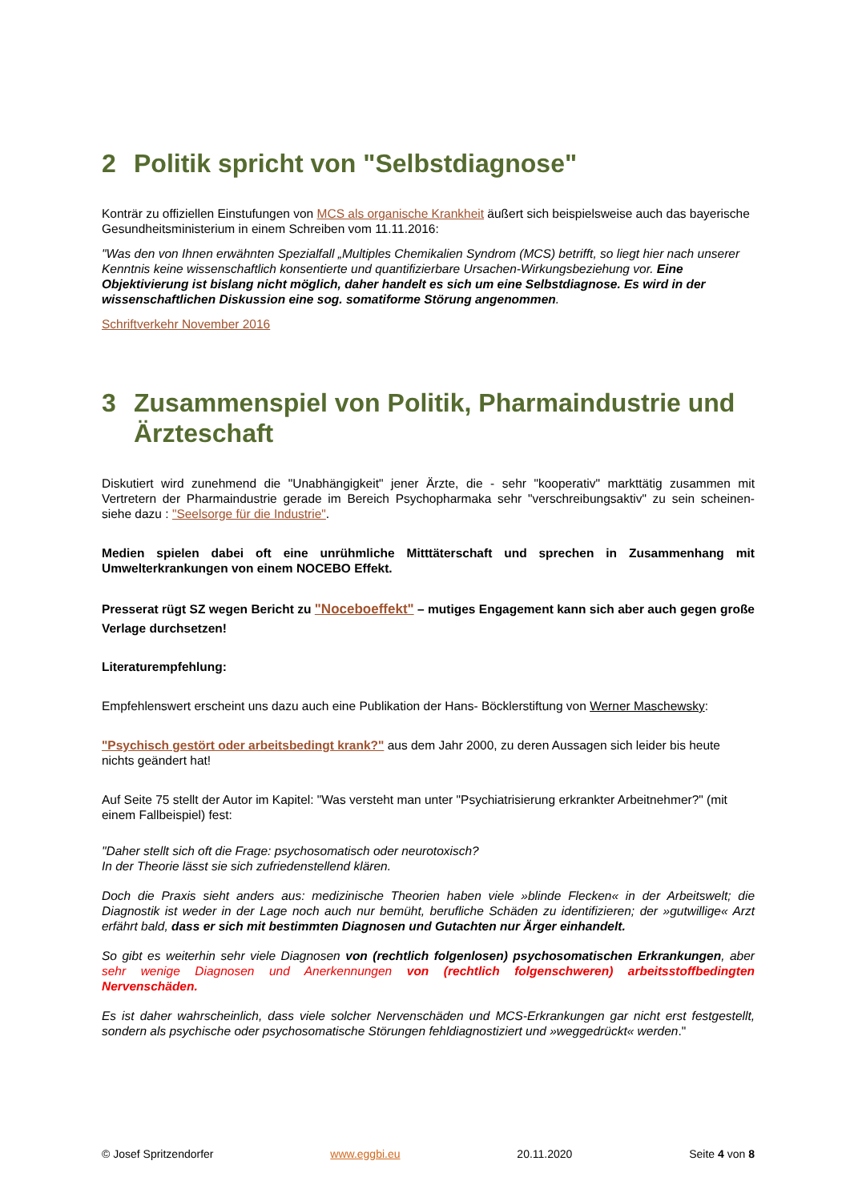2 Politik spricht von "Selbstdiagnose"
Konträr zu offiziellen Einstufungen von MCS als organische Krankheit äußert sich beispielsweise auch das bayerische Gesundheitsministerium in einem Schreiben vom 11.11.2016:
"Was den von Ihnen erwähnten Spezialfall „Multiples Chemikalien Syndrom (MCS) betrifft, so liegt hier nach unserer Kenntnis keine wissenschaftlich konsentierte und quantifizierbare Ursachen-Wirkungsbeziehung vor. Eine Objektivierung ist bislang nicht möglich, daher handelt es sich um eine Selbstdiagnose. Es wird in der wissenschaftlichen Diskussion eine sog. somatiforme Störung angenommen.
Schriftverkehr November 2016
3 Zusammenspiel von Politik, Pharmaindustrie und Ärzteschaft
Diskutiert wird zunehmend die "Unabhängigkeit" jener Ärzte, die - sehr "kooperativ" markttätig zusammen mit Vertretern der Pharmaindustrie gerade im Bereich Psychopharmaka sehr "verschreibungsaktiv" zu sein scheinen- siehe dazu : "Seelsorge für die Industrie".
Medien spielen dabei oft eine unrühmliche Mitttäterschaft und sprechen in Zusammenhang mit Umwelterkrankungen von einem NOCEBO Effekt.
Presserat rügt SZ wegen Bericht zu "Noceboeffekt" – mutiges Engagement kann sich aber auch gegen große Verlage durchsetzen!
Literaturempfehlung:
Empfehlenswert erscheint uns dazu auch eine Publikation der Hans- Böcklerstiftung von Werner Maschewsky:
"Psychisch gestört oder arbeitsbedingt krank?" aus dem Jahr 2000, zu deren Aussagen sich leider bis heute nichts geändert hat!
Auf Seite 75 stellt der Autor im Kapitel: "Was versteht man unter "Psychiatrisierung erkrankter Arbeitnehmer?" (mit einem Fallbeispiel) fest:
"Daher stellt sich oft die Frage: psychosomatisch oder neurotoxisch?
In der Theorie lässt sie sich zufriedenstellend klären.
Doch die Praxis sieht anders aus: medizinische Theorien haben viele »blinde Flecken« in der Arbeitswelt; die Diagnostik ist weder in der Lage noch auch nur bemüht, berufliche Schäden zu identifizieren; der »gutwillige« Arzt erfährt bald, dass er sich mit bestimmten Diagnosen und Gutachten nur Ärger einhandelt.
So gibt es weiterhin sehr viele Diagnosen von (rechtlich folgenlosen) psychosomatischen Erkrankungen, aber sehr wenige Diagnosen und Anerkennungen von (rechtlich folgenschweren) arbeitsstoffbedingten Nervenschäden.
Es ist daher wahrscheinlich, dass viele solcher Nervenschäden und MCS-Erkrankungen gar nicht erst festgestellt, sondern als psychische oder psychosomatische Störungen fehldiagnostiziert und »weggedrückt« werden."
© Josef Spritzendorfer www.eggbi.eu 20.11.2020 Seite 4 von 8